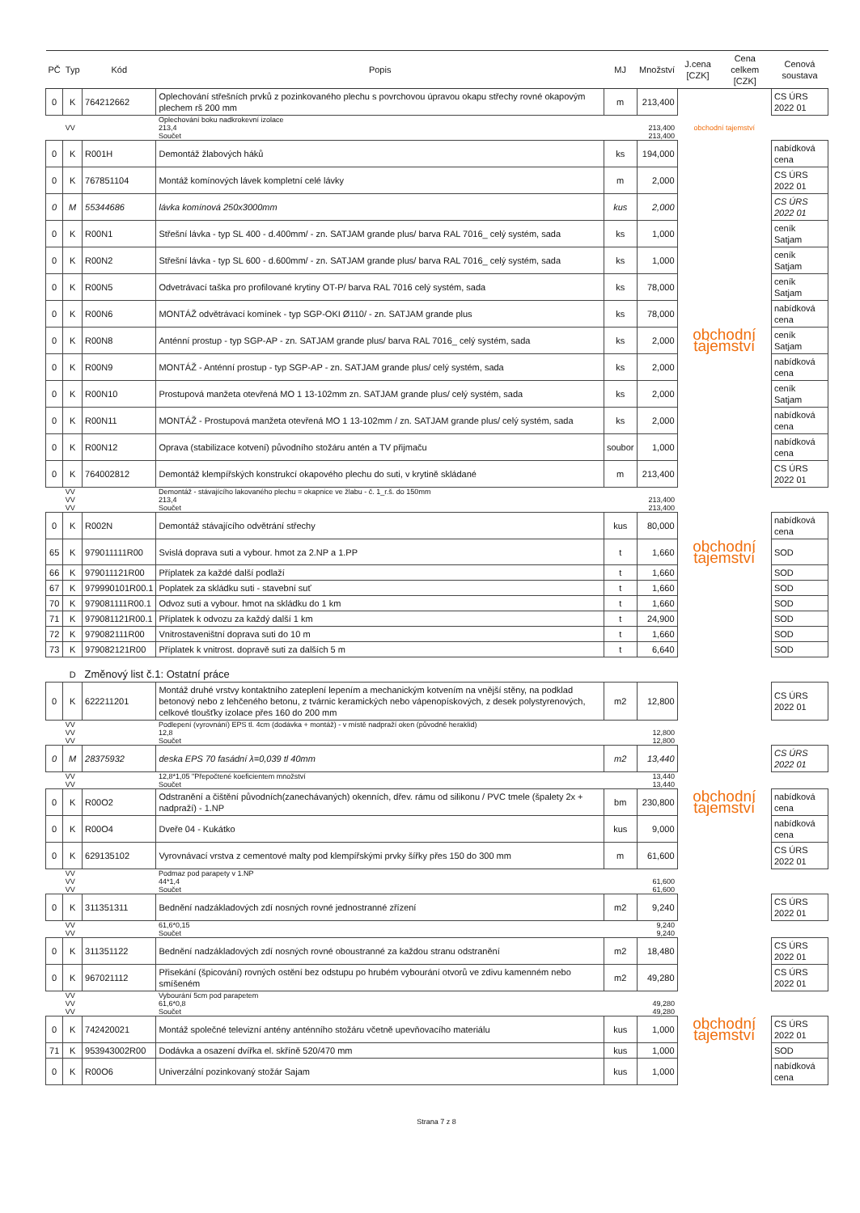| PČ | Typ | Kód | Popis | MJ | Množství | J.cena [CZK] | Cena celkem [CZK] | Cenová soustava |
| --- | --- | --- | --- | --- | --- | --- | --- | --- |
| 0 | K | 764212662 | Oplechování střešních prvků z pozinkovaného plechu s povrchovou úpravou okapu střechy rovné okapovým plechem rš 200 mm | m | 213,400 | | | CS ÚRS 2022 01 |
| | VV | | Oplechování boku nadkrokevní izolace 213,4 Součet | | 213,400 213,400 | obchodní tajemství | | |
| 0 | K | R001H | Demontáž žlabových háků | ks | 194,000 | | | nabídková cena |
| 0 | K | 767851104 | Montáž komínových lávek kompletní celé lávky | m | 2,000 | | | CS ÚRS 2022 01 |
| 0 | M | 55344686 | lávka komínová 250x3000mm | kus | 2,000 | | | CS ÚRS 2022 01 |
| 0 | K | R00N1 | Střešní lávka - typ SL 400 - d.400mm/ - zn. SATJAM grande plus/ barva RAL 7016_ celý systém, sada | ks | 1,000 | | | ceník Satjam |
| 0 | K | R00N2 | Střešní lávka - typ SL 600 - d.600mm/ - zn. SATJAM grande plus/ barva RAL 7016_ celý systém, sada | ks | 1,000 | | | ceník Satjam |
| 0 | K | R00N5 | Odvetrávací taška pro profilované krytiny OT-P/ barva RAL 7016 celý systém, sada | ks | 78,000 | | | ceník Satjam |
| 0 | K | R00N6 | MONTÁŽ odvětrávací komínek - typ SGP-OKI Ø110/ - zn. SATJAM grande plus | ks | 78,000 | | | nabídková cena |
| 0 | K | R00N8 | Anténní prostup - typ SGP-AP - zn. SATJAM grande plus/ barva RAL 7016_ celý systém, sada | ks | 2,000 | obchodní tajemství | | ceník Satjam |
| 0 | K | R00N9 | MONTÁŽ - Anténní prostup - typ SGP-AP - zn. SATJAM grande plus/ celý systém, sada | ks | 2,000 | | | nabídková cena |
| 0 | K | R00N10 | Prostupová manžeta otevřená MO 1 13-102mm zn. SATJAM grande plus/ celý systém, sada | ks | 2,000 | | | ceník Satjam |
| 0 | K | R00N11 | MONTÁŽ - Prostupová manžeta otevřená MO 1 13-102mm / zn. SATJAM grande plus/ celý systém, sada | ks | 2,000 | | | nabídková cena |
| 0 | K | R00N12 | Oprava (stabilizace kotvení) původního stožáru antén a TV přijmaču | soubor | 1,000 | | | nabídková cena |
| 0 | K | 764002812 | Demontáž klempířských konstrukcí okapového plechu do suti, v krytině skládané | m | 213,400 | | | CS ÚRS 2022 01 |
| | VV VV VV | | Demontáž - stávajícího lakovaného plechu = okapnice ve žlabu - č. 1_r.š. do 150mm 213,4 Součet | | 213,400 213,400 | | | |
| 0 | K | R002N | Demontáž stávajícího odvětrání střechy | kus | 80,000 | | | nabídková cena |
| 65 | K | 979011111R00 | Svislá doprava suti a vybour. hmot za 2.NP a 1.PP | t | 1,660 | obchodní tajemství | | SOD |
| 66 | K | 979011121R00 | Příplatek za každé další podlaží | t | 1,660 | | | SOD |
| 67 | K | 979990101R00.1 | Poplatek za skládku suti - stavební suť | t | 1,660 | | | SOD |
| 70 | K | 979081111R00.1 | Odvoz suti a vybour. hmot na skládku do 1 km | t | 1,660 | | | SOD |
| 71 | K | 979081121R00.1 | Příplatek k odvozu za každý další 1 km | t | 24,900 | | | SOD |
| 72 | K | 979082111R00 | Vnitrostaveništní doprava suti do 10 m | t | 1,660 | | | SOD |
| 73 | K | 979082121R00 | Příplatek k vnitrost. dopravě suti za dalších 5 m | t | 6,640 | | | SOD |
| | D | Změnový list č.1: Ostatní práce | | | | | | |
| 0 | K | 622211201 | Montáž druhé vrstvy kontaktního zateplení lepením a mechanickým kotvením na vnější stěny, na podklad betonový nebo z lehčeného betonu, z tvárnic keramických nebo vápenopískových, z desek polystyrenových, celkové tloušťky izolace přes 160 do 200 mm | m2 | 12,800 | | | CS ÚRS 2022 01 |
| | VV VV VV | | Podlepení (vyrovnání) EPS tl. 4cm (dodávka + montáž) - v místě nadpraží oken (původně heraklid) 12,8 Součet | | 12,800 12,800 | | | |
| 0 | M | 28375932 | deska EPS 70 fasádní λ=0,039 tl 40mm | m2 | 13,440 | | | CS ÚRS 2022 01 |
| | VV VV | | 12,8*1,05 "Přepočtené koeficientem množství Součet | | 13,440 13,440 | | | |
| 0 | K | R00O2 | Odstranění a čištění původních(zanechávaných) okenních, dřev. rámu od silikonu / PVC tmele (špalety 2x + nadpraží) - 1.NP | bm | 230,800 | obchodní tajemství | | nabídková cena |
| 0 | K | R00O4 | Dveře 04 - Kukátko | kus | 9,000 | | | nabídková cena |
| 0 | K | 629135102 | Vyrovnávací vrstva z cementové malty pod klempířskými prvky šířky přes 150 do 300 mm | m | 61,600 | | | CS ÚRS 2022 01 |
| | VV VV VV | | Podmaz pod parapety v 1.NP 44*1,4 Součet | | 61,600 61,600 | | | |
| 0 | K | 311351311 | Bednění nadzákladových zdí nosných rovné jednostranné zřízení | m2 | 9,240 | | | CS ÚRS 2022 01 |
| | VV VV | | 61,6*0,15 Součet | | 9,240 9,240 | | | |
| 0 | K | 311351122 | Bednění nadzákladových zdí nosných rovné oboustranné za každou stranu odstranění | m2 | 18,480 | | | CS ÚRS 2022 01 |
| 0 | K | 967021112 | Přisekání (špicování) rovných ostění bez odstupu po hrubém vybourání otvorů ve zdivu kamenném nebo smíšeném | m2 | 49,280 | | | CS ÚRS 2022 01 |
| | VV VV VV | | Vybourání 5cm pod parapetem 61,6*0,8 Součet | | 49,280 49,280 | | | |
| 0 | K | 742420021 | Montáž společné televizní antény anténního stožáru včetně upevňovacího materiálu | kus | 1,000 | obchodní tajemství | | CS ÚRS 2022 01 |
| 71 | K | 953943002R00 | Dodávka a osazení dvířka el. skříně 520/470 mm | kus | 1,000 | | | SOD |
| 0 | K | R00O6 | Univerzální pozinkovaný stožár Sajam | kus | 1,000 | | | nabídková cena |
Strana 7 z 8